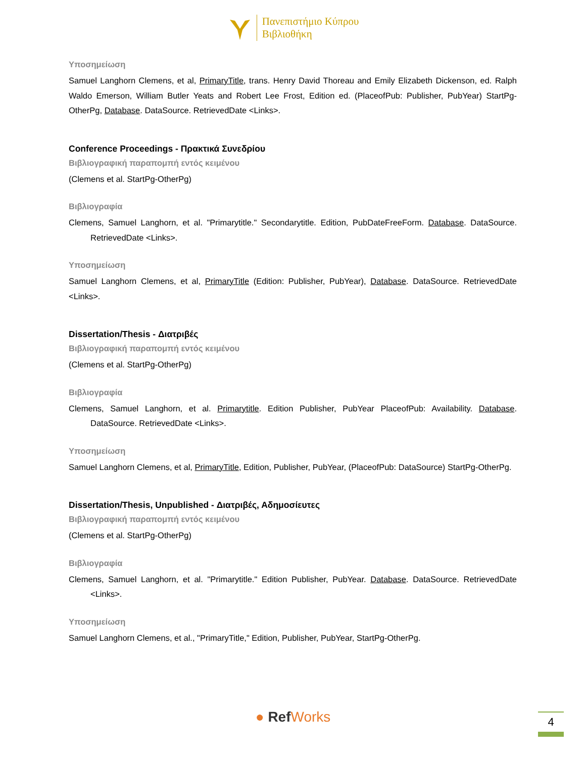Πανεπιστήμιο Κύπρου
Βιβλιοθήκη
Υποσημείωση
Samuel Langhorn Clemens, et al, PrimaryTitle, trans. Henry David Thoreau and Emily Elizabeth Dickenson, ed. Ralph Waldo Emerson, William Butler Yeats and Robert Lee Frost, Edition ed. (PlaceofPub: Publisher, PubYear) StartPg-OtherPg, Database. DataSource. RetrievedDate <Links>.
Conference Proceedings - Πρακτικά Συνεδρίου
Βιβλιογραφική παραπομπή εντός κειμένου
(Clemens et al. StartPg-OtherPg)
Βιβλιογραφία
Clemens, Samuel Langhorn, et al. "Primarytitle." Secondarytitle. Edition, PubDateFreeForm. Database. DataSource. RetrievedDate <Links>.
Υποσημείωση
Samuel Langhorn Clemens, et al, PrimaryTitle (Edition: Publisher, PubYear), Database. DataSource. RetrievedDate <Links>.
Dissertation/Thesis - Διατριβές
Βιβλιογραφική παραπομπή εντός κειμένου
(Clemens et al. StartPg-OtherPg)
Βιβλιογραφία
Clemens, Samuel Langhorn, et al. Primarytitle. Edition Publisher, PubYear PlaceofPub: Availability. Database. DataSource. RetrievedDate <Links>.
Υποσημείωση
Samuel Langhorn Clemens, et al, PrimaryTitle, Edition, Publisher, PubYear, (PlaceofPub: DataSource) StartPg-OtherPg.
Dissertation/Thesis, Unpublished - Διατριβές, Αδημοσίευτες
Βιβλιογραφική παραπομπή εντός κειμένου
(Clemens et al. StartPg-OtherPg)
Βιβλιογραφία
Clemens, Samuel Langhorn, et al. "Primarytitle." Edition Publisher, PubYear. Database. DataSource. RetrievedDate <Links>.
Υποσημείωση
Samuel Langhorn Clemens, et al., "PrimaryTitle," Edition, Publisher, PubYear, StartPg-OtherPg.
● Ref Works 4